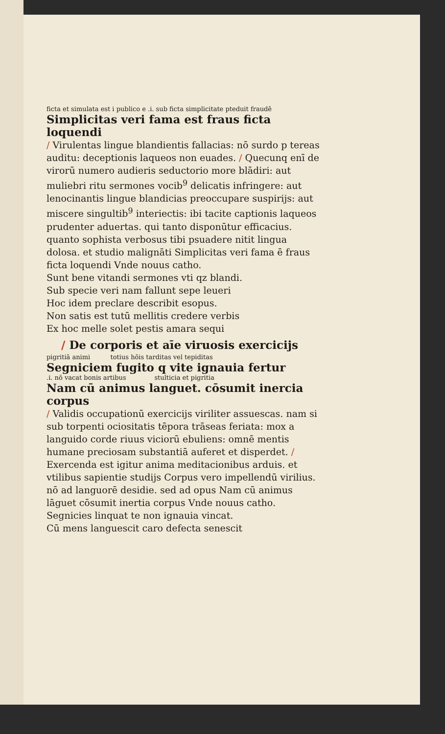ficta et simulata est i publico e .i. sub ficta simplicitate pteduit fraudē
Simplicitas veri fama est fraus ficta loquendi
/ Virulentas lingue blandientis fallacias: nō surdo p tereas auditu: deceptionis laqueos non euades. / Quecunq enī de virorū numero audieris seductorio more blādiri: aut muliebri ritu sermones vocib<sup>9</sup> delicatis infringere: aut lenocinantis lingue blandicias preoccupare suspirijs: aut miscere singultib<sup>9</sup> interiectis: ibi tacite captionis laqueos prudenter aduertas. qui tanto disponūtur efficacius. quanto sophista verbosus tibi psuadere nitit lingua dolosa. et studio malignāti Simplicitas veri fama ē fraus ficta loquendi Vnde nouus catho.
Sunt bene vitandi sermones vti qz blandi.
Sub specie veri nam fallunt sepe leueri
Hoc idem preclare describit esopus.
Non satis est tutū mellitis credere verbis
Ex hoc melle solet pestis amara sequi
/ De corporis et aīe viruosis exercicijs
pigritiā animi totius hōis tarditas vel tepiditas
Segniciem fugito q vite ignauia fertur
.i. nō vacat bonis artibus stulticia et pigritia
Nam cū animus languet. cōsumit inercia corpus
/ Validis occupationū exercicijs viriliter assuescas. nam si sub torpenti ociositatis tēpora trāseas feriata: mox a languido corde riuus viciorū ebuliens: omnē mentis humane preciosam substantiā auferet et disperdet. / Exercenda est igitur anima meditacionibus arduis. et vtilibus sapientie studijs Corpus vero impellendū virilius. nō ad languorē desidie. sed ad opus Nam cū animus lāguet cōsumit inertia corpus Vnde nouus catho.
Segnicies linquat te non ignauia vincat.
Cū mens languescit caro defecta senescit